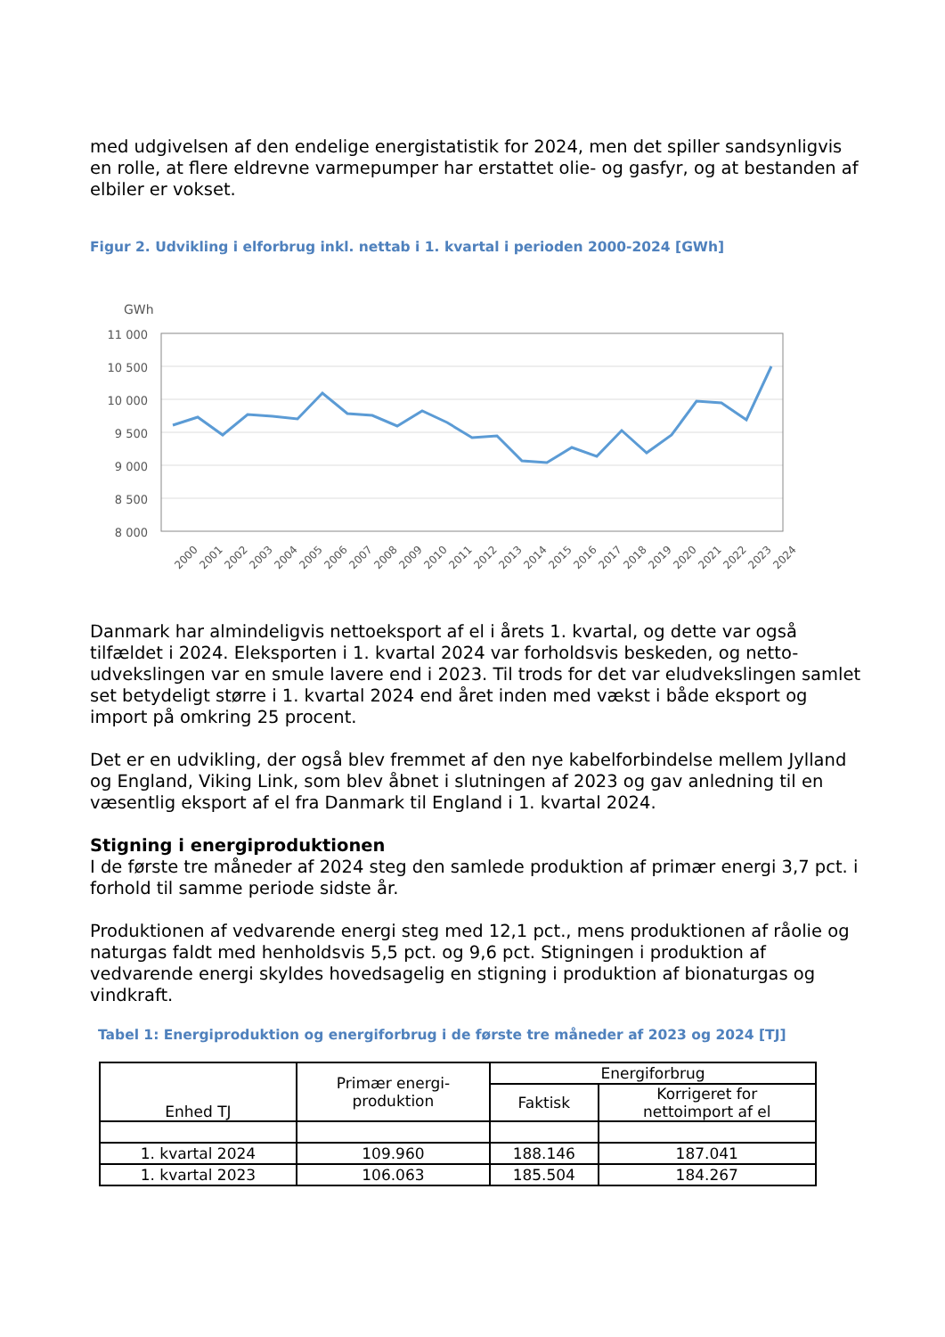med udgivelsen af den endelige energistatistik for 2024, men det spiller sandsynligvis en rolle, at flere eldrevne varmepumper har erstattet olie- og gasfyr, og at bestanden af elbiler er vokset.
Figur 2. Udvikling i elforbrug inkl. nettab i 1. kvartal i perioden 2000-2024 [GWh]
GWh
11 000
10 500
10 000
9 500
9 000
8 500
8 000
2000
2001
2002
2003
2004
2005
2006
2007
2008
2009
2010
2011
2012
2013
2014
2015
2016
2017
2018
2019
2020
2021
2022
2023
2024
Danmark har almindeligvis nettoeksport af el i årets 1. kvartal, og dette var også tilfældet i 2024. Eleksporten i 1. kvartal 2024 var forholdsvis beskeden, og netto-udvekslingen var en smule lavere end i 2023. Til trods for det var eludvekslingen samlet set betydeligt større i 1. kvartal 2024 end året inden med vækst i både eksport og import på omkring 25 procent.
Det er en udvikling, der også blev fremmet af den nye kabelforbindelse mellem Jylland og England, Viking Link, som blev åbnet i slutningen af 2023 og gav anledning til en væsentlig eksport af el fra Danmark til England i 1. kvartal 2024.
Stigning i energiproduktionen
I de første tre måneder af 2024 steg den samlede produktion af primær energi 3,7 pct. i forhold til samme periode sidste år.
Produktionen af vedvarende energi steg med 12,1 pct., mens produktionen af råolie og naturgas faldt med henholdsvis 5,5 pct. og 9,6 pct. Stigningen i produktion af vedvarende energi skyldes hovedsagelig en stigning i produktion af bionaturgas og vindkraft.
Tabel 1: Energiproduktion og energiforbrug i de første tre måneder af 2023 og 2024 [TJ]
| Enhed TJ | Primær energi- produktion | Energiforbrug | |
| | | Faktisk | Korrigeret for nettoimport af el |
| 1. kvartal 2024 | 109.960 | 188.146 | 187.041 |
| 1. kvartal 2023 | 106.063 | 185.504 | 184.267 |